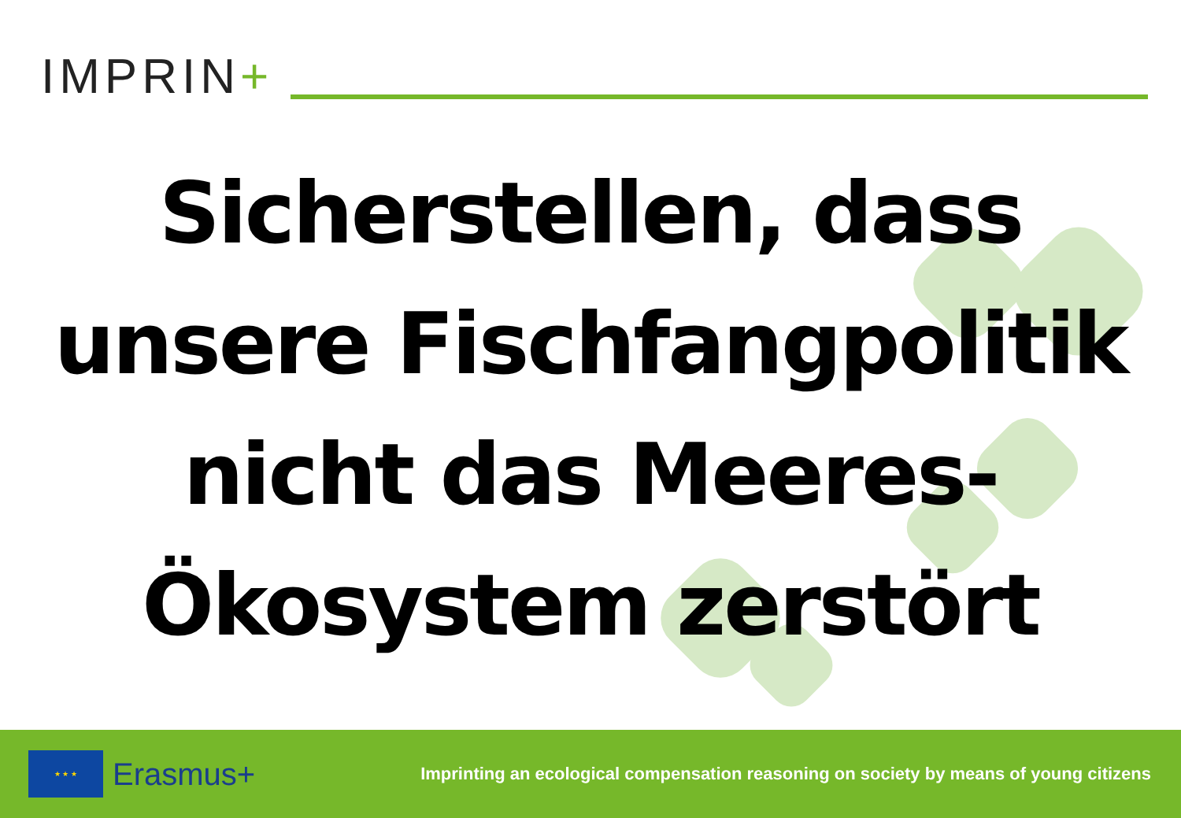IMPRIN+
Sicherstellen, dass
unsere Fischfangpolitik
nicht das Meeres-
Ökosystem zerstört
★ ★ ★
Erasmus+
Imprinting an ecological compensation reasoning on society by means of young citizens